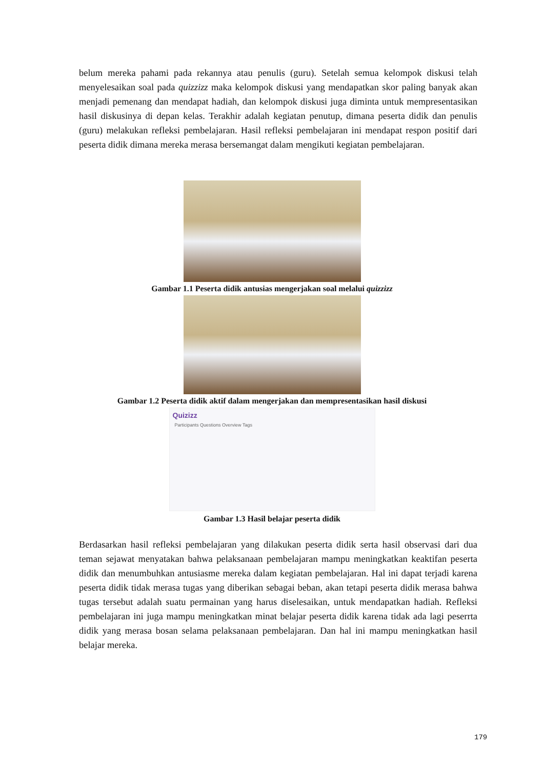belum mereka pahami pada rekannya atau penulis (guru). Setelah semua kelompok diskusi telah menyelesaikan soal pada quizzizz maka kelompok diskusi yang mendapatkan skor paling banyak akan menjadi pemenang dan mendapat hadiah, dan kelompok diskusi juga diminta untuk mempresentasikan hasil diskusinya di depan kelas. Terakhir adalah kegiatan penutup, dimana peserta didik dan penulis (guru) melakukan refleksi pembelajaran. Hasil refleksi pembelajaran ini mendapat respon positif dari peserta didik dimana mereka merasa bersemangat dalam mengikuti kegiatan pembelajaran.
Gambar 1.1 Peserta didik antusias mengerjakan soal melalui quizzizz
Gambar 1.2 Peserta didik aktif dalam mengerjakan dan mempresentasikan hasil diskusi
Quizizz
Participants Questions Overview Tags
Gambar 1.3 Hasil belajar peserta didik
Berdasarkan hasil refleksi pembelajaran yang dilakukan peserta didik serta hasil observasi dari dua teman sejawat menyatakan bahwa pelaksanaan pembelajaran mampu meningkatkan keaktifan peserta didik dan menumbuhkan antusiasme mereka dalam kegiatan pembelajaran. Hal ini dapat terjadi karena peserta didik tidak merasa tugas yang diberikan sebagai beban, akan tetapi peserta didik merasa bahwa tugas tersebut adalah suatu permainan yang harus diselesaikan, untuk mendapatkan hadiah. Refleksi pembelajaran ini juga mampu meningkatkan minat belajar peserta didik karena tidak ada lagi peserrta didik yang merasa bosan selama pelaksanaan pembelajaran. Dan hal ini mampu meningkatkan hasil belajar mereka.
179